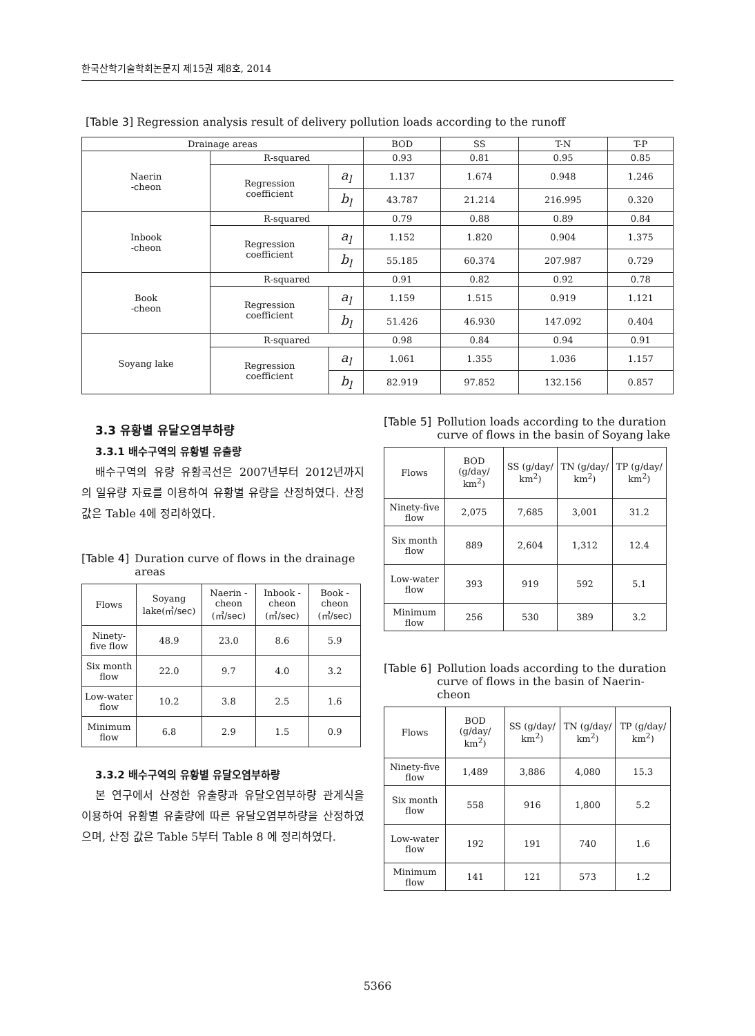한국산학기술학회논문지 제15권 제8호, 2014
[Table 3] Regression analysis result of delivery pollution loads according to the runoff
| Drainage areas | | | BOD | SS | T-N | T-P |
| --- | --- | --- | --- | --- | --- | --- |
| Naerin -cheon | R-squared | | 0.93 | 0.81 | 0.95 | 0.85 |
| | Regression coefficient | a<sub>l</sub> | 1.137 | 1.674 | 0.948 | 1.246 |
| | | b<sub>l</sub> | 43.787 | 21.214 | 216.995 | 0.320 |
| Inbook -cheon | R-squared | | 0.79 | 0.88 | 0.89 | 0.84 |
| | Regression coefficient | a<sub>l</sub> | 1.152 | 1.820 | 0.904 | 1.375 |
| | | b<sub>l</sub> | 55.185 | 60.374 | 207.987 | 0.729 |
| Book -cheon | R-squared | | 0.91 | 0.82 | 0.92 | 0.78 |
| | Regression coefficient | a<sub>l</sub> | 1.159 | 1.515 | 0.919 | 1.121 |
| | | b<sub>l</sub> | 51.426 | 46.930 | 147.092 | 0.404 |
| Soyang lake | R-squared | | 0.98 | 0.84 | 0.94 | 0.91 |
| | Regression coefficient | a<sub>l</sub> | 1.061 | 1.355 | 1.036 | 1.157 |
| | | b<sub>l</sub> | 82.919 | 97.852 | 132.156 | 0.857 |
3.3 유황별 유달오염부하량
3.3.1 배수구역의 유황별 유출량
배수구역의 유량 유황곡선은 2007년부터 2012년까지 의 일유량 자료를 이용하여 유황별 유량을 산정하였다. 산정 값은 Table 4에 정리하였다.
[Table 4] Duration curve of flows in the drainage areas
| Flows | Soyang lake(㎥/sec) | Naerin -cheon (㎥/sec) | Inbook -cheon (㎥/sec) | Book -cheon (㎥/sec) |
| --- | --- | --- | --- | --- |
| Ninety-five flow | 48.9 | 23.0 | 8.6 | 5.9 |
| Six month flow | 22.0 | 9.7 | 4.0 | 3.2 |
| Low-water flow | 10.2 | 3.8 | 2.5 | 1.6 |
| Minimum flow | 6.8 | 2.9 | 1.5 | 0.9 |
3.3.2 배수구역의 유황별 유달오염부하량
본 연구에서 산정한 유출량과 유달오염부하량 관계식을 이용하여 유황별 유출량에 따른 유달오염부하량을 산정하였으며, 산정 값은 Table 5부터 Table 8 에 정리하였다.
[Table 5] Pollution loads according to the duration curve of flows in the basin of Soyang lake
| Flows | BOD (g/day/ km<sup>2</sup>) | SS (g/day/ km<sup>2</sup>) | TN (g/day/ km<sup>2</sup>) | TP (g/day/ km<sup>2</sup>) |
| --- | --- | --- | --- | --- |
| Ninety-five flow | 2,075 | 7,685 | 3,001 | 31.2 |
| Six month flow | 889 | 2,604 | 1,312 | 12.4 |
| Low-water flow | 393 | 919 | 592 | 5.1 |
| Minimum flow | 256 | 530 | 389 | 3.2 |
[Table 6] Pollution loads according to the duration curve of flows in the basin of Naerin-cheon
| Flows | BOD (g/day/ km<sup>2</sup>) | SS (g/day/ km<sup>2</sup>) | TN (g/day/ km<sup>2</sup>) | TP (g/day/ km<sup>2</sup>) |
| --- | --- | --- | --- | --- |
| Ninety-five flow | 1,489 | 3,886 | 4,080 | 15.3 |
| Six month flow | 558 | 916 | 1,800 | 5.2 |
| Low-water flow | 192 | 191 | 740 | 1.6 |
| Minimum flow | 141 | 121 | 573 | 1.2 |
5366